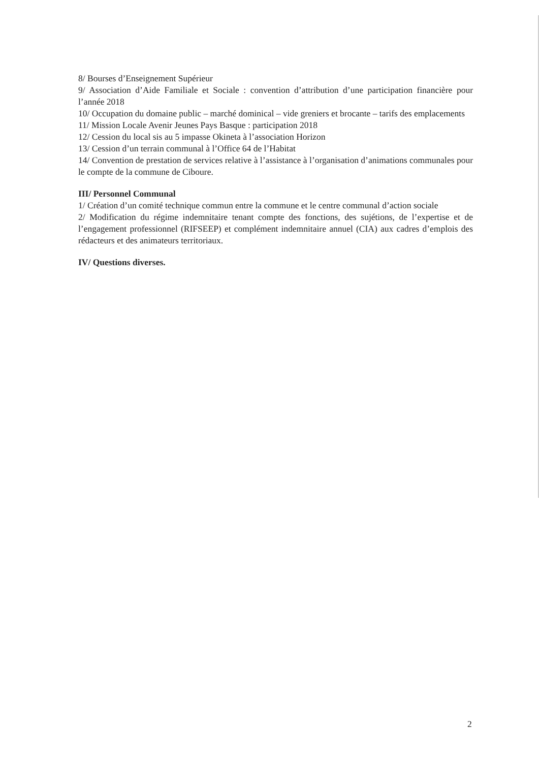8/ Bourses d’Enseignement Supérieur
9/ Association d’Aide Familiale et Sociale : convention d’attribution d’une participation financière pour l’année 2018
10/ Occupation du domaine public – marché dominical – vide greniers et brocante – tarifs des emplacements
11/ Mission Locale Avenir Jeunes Pays Basque : participation 2018
12/ Cession du local sis au 5 impasse Okineta à l’association Horizon
13/ Cession d’un terrain communal à l’Office 64 de l’Habitat
14/ Convention de prestation de services relative à l’assistance à l’organisation d’animations communales pour le compte de la commune de Ciboure.
III/ Personnel Communal
1/ Création d’un comité technique commun entre la commune et le centre communal d’action sociale
2/ Modification du régime indemnitaire tenant compte des fonctions, des sujétions, de l’expertise et de l’engagement professionnel (RIFSEEP) et complément indemnitaire annuel (CIA) aux cadres d’emplois des rédacteurs et des animateurs territoriaux.
IV/ Questions diverses.
2